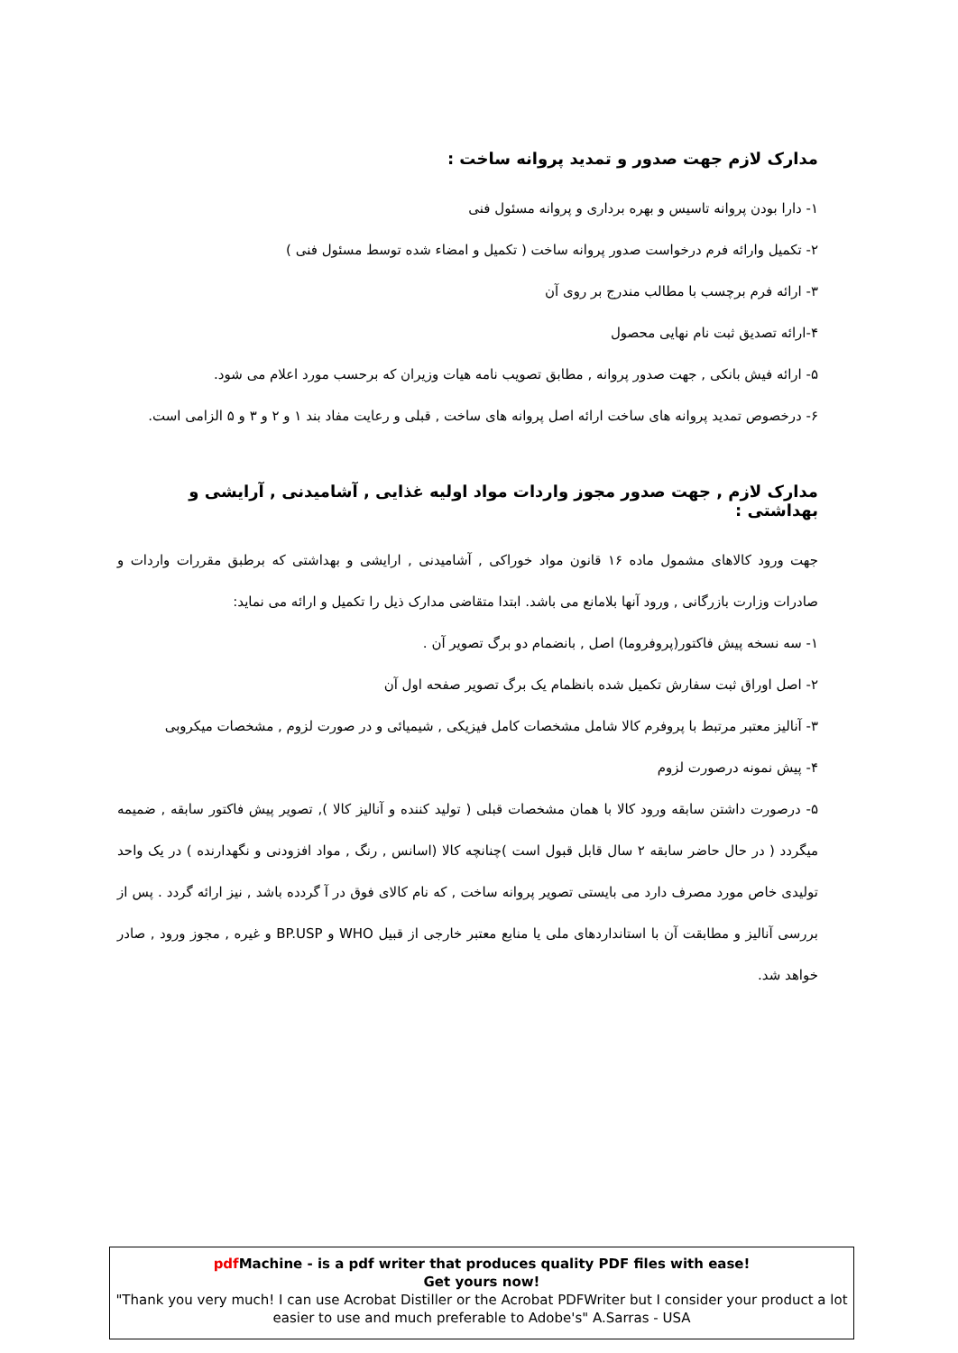مدارک لازم جهت صدور و تمدید پروانه ساخت :
۱- دارا بودن پروانه تاسیس و بهره برداری و پروانه مسئول فنی
۲- تکمیل وارائه فرم درخواست صدور پروانه ساخت ( تکمیل و امضاء شده توسط مسئول فنی )
۳- ارائه فرم برچسب با مطالب مندرج بر روی آن
۴-ارائه تصدیق ثبت نام نهایی محصول
۵- ارائه فیش بانکی , جهت صدور پروانه , مطابق تصویب نامه هیات وزیران که برحسب مورد اعلام می شود.
۶- درخصوص تمدید پروانه های ساخت ارائه اصل پروانه های ساخت , قبلی و رعایت مفاد بند ۱ و ۲ و ۳ و ۵ الزامی است.
مدارک لازم , جهت صدور مجوز واردات مواد اولیه غذایی , آشامیدنی , آرایشی و بهداشتی :
جهت ورود کالاهای مشمول ماده ۱۶ قانون مواد خوراکی , آشامیدنی , ارایشی و بهداشتی که برطبق مقررات واردات و صادرات وزارت بازرگانی , ورود آنها بلامانع می باشد. ابتدا متقاضی مدارک ذیل را تکمیل و ارائه می نماید:
۱- سه نسخه پیش فاکتور(پروفروما) اصل , بانضمام دو برگ تصویر آن .
۲- اصل اوراق ثبت سفارش تکمیل شده بانظمام یک برگ تصویر صفحه اول آن
۳- آنالیز معتبر مرتبط با پروفرم کالا شامل مشخصات کامل فیزیکی , شیمیائی و در صورت لزوم , مشخصات میکروبی
۴- پیش نمونه درصورت لزوم
۵- درصورت داشتن سابقه ورود کالا با همان مشخصات قبلی ( تولید کننده و آنالیز کالا ), تصویر پیش فاکتور سابقه , ضمیمه میگردد ( در حال حاضر سابقه ۲ سال قابل قبول است )چنانچه کالا (اسانس , رنگ , مواد افزودنی و نگهدارنده ) در یک واحد تولیدی خاص مورد مصرف دارد می بایستی تصویر پروانه ساخت , که نام کالای فوق در آ گردده باشد , نیز ارائه گردد . پس از بررسی آنالیز و مطابقت آن با استانداردهای ملی یا منابع معتبر خارجی از قبیل WHO و BP.USP و غیره , مجوز ورود , صادر خواهد شد.
pdf Machine - is a pdf writer that produces quality PDF files with ease!
Get yours now!
"Thank you very much! I can use Acrobat Distiller or the Acrobat PDFWriter but I consider your product a lot easier to use and much preferable to Adobe's" A.Sarras - USA